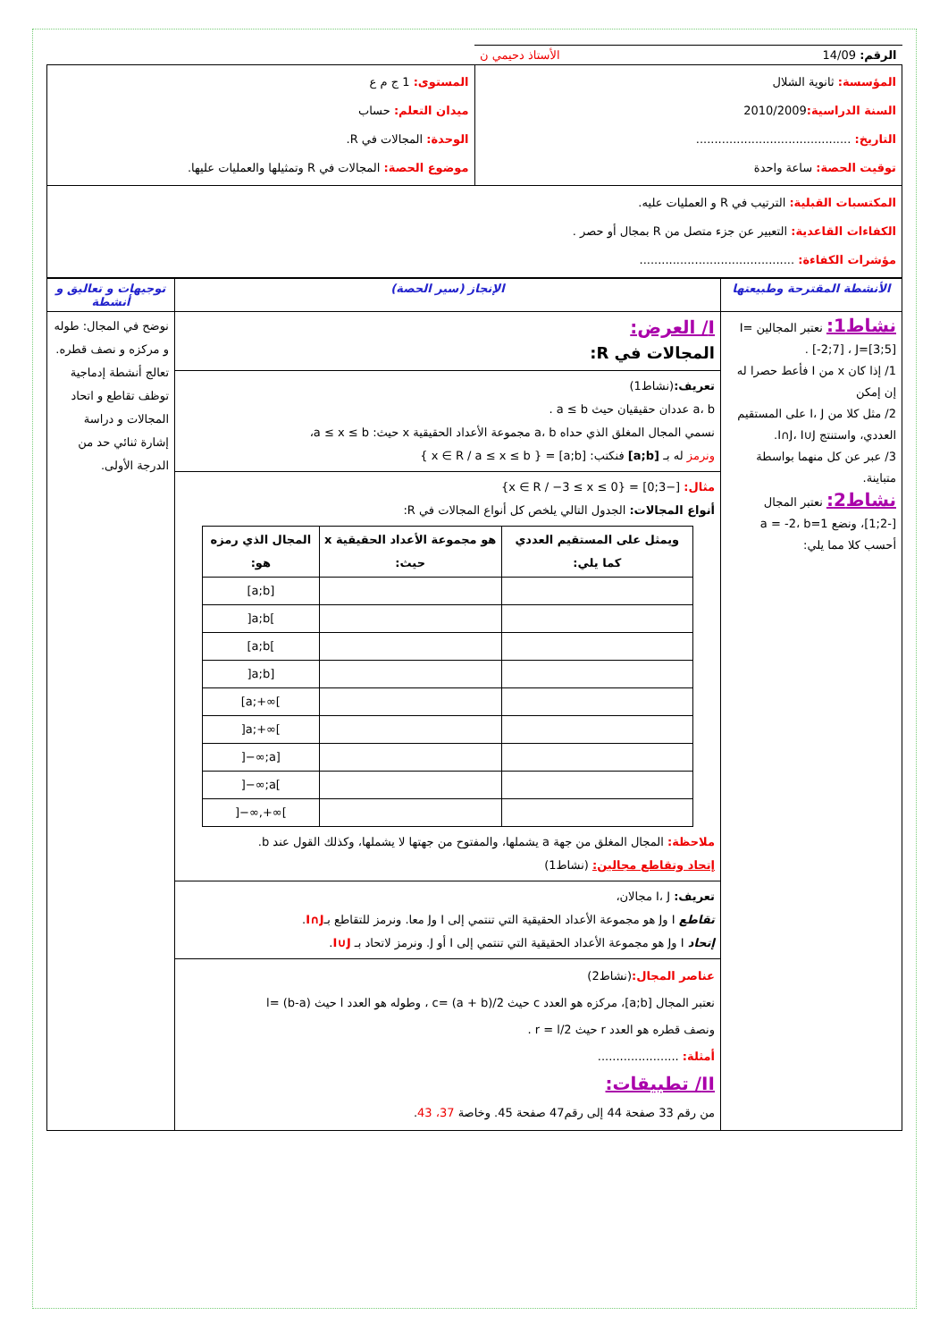| الرقم: 14/09 الأستاذ دحيمي ن | |
| المؤسسة: ثانوية الشلال السنة الدراسية: 2010/2009 التاريخ: .......................................... توقيت الحصة: ساعة واحدة | المستوى: 1 ج م ع ميدان التعلم: حساب الوحدة: المجالات في R. موضوع الحصة: المجالات في R وتمثيلها والعمليات عليها. |
| المكتسبات القبلية: الترتيب في R و العمليات عليه. الكفاءات القاعدية: التعبير عن جزء متصل من R بمجال أو حصر . مؤشرات الكفاءة: .......................................... | |
| الأنشطة المقترحة وطبيعتها | الإنجاز (سير الحصة) | توجيهات و تعاليق و أنشطة |
| --- | --- | --- |
| نشاط1: نعتبر المجالين I=[-2;7] ، J=[3;5] . 1/ إذا كان x من I فأعط حصرا له إن إمكن 2/ مثل كلا من I، J على المستقيم العددي، واستنتج I∩J، I∪J. 3/ عبر عن كل منهما بواسطة متباينة. نشاط2: نعتبر المجال [-2;1]، ونضع a = -2، b=1 أحسب كلا مما يلي: | I/ العرض: المجالات في R: تعريف: (نشاط1) a، b عددان حقيقيان حيث a ≤ b . نسمي المجال المغلق الذي حداه a، b مجموعة الأعداد الحقيقية x حيث: a ≤ x ≤ b، ونرمز له بـ [a;b] فنكتب: [a;b] = { x ∈ R / a ≤ x ≤ b } مثال: [−3;0] = {x ∈ R / −3 ≤ x ≤ 0} أنواع المجالات: الجدول التالي يلخص كل أنواع المجالات في R: / ويمثل على المستقيم العددي كما يلي: / هو مجموعة الأعداد الحقيقية x حيث: / المجال الذي رمزه هو: / / --- / --- / --- / / / / [a;b] / / / / ]a;b[ / / / / [a;b[ / / / / ]a;b] / / / / [a;+∞[ / / / / ]a;+∞[ / / / / ]−∞;a] / / / / ]−∞;a[ / / / / ]−∞,+∞[ / ملاحظة: المجال المغلق من جهة a يشملها، والمفتوح من جهتها لا يشملها، وكذلك القول عند b. إتحاد وتقاطع مجالين: (نشاط1) تعريف: I، J مجالان، تقاطع I وJ هو مجموعة الأعداد الحقيقية التي تنتمي إلى I وJ معا. ونرمز للتقاطع بـ I∩J . إتحاد I وJ هو مجموعة الأعداد الحقيقية التي تنتمي إلى I أو J. ونرمز لاتحاد بـ I∪J . عناصر المجال: (نشاط2) نعتبر المجال [a;b]، مركزه هو العدد c حيث c= (a + b)/2 ، وطوله هو العدد l حيث l= (b-a) ونصف قطره هو العدد r حيث r = l/2 . أمثلة: ...................... II/ تطبيقات: من رقم 33 صفحة 44 إلى رقم47 صفحة 45. وخاصة 37، 43 . | نوضح في المجال: طوله و مركزه و نصف قطره. تعالج أنشطة إدماجية توظف تقاطع و اتحاد المجالات و دراسة إشارة ثنائي حد من الدرجة الأولى. |